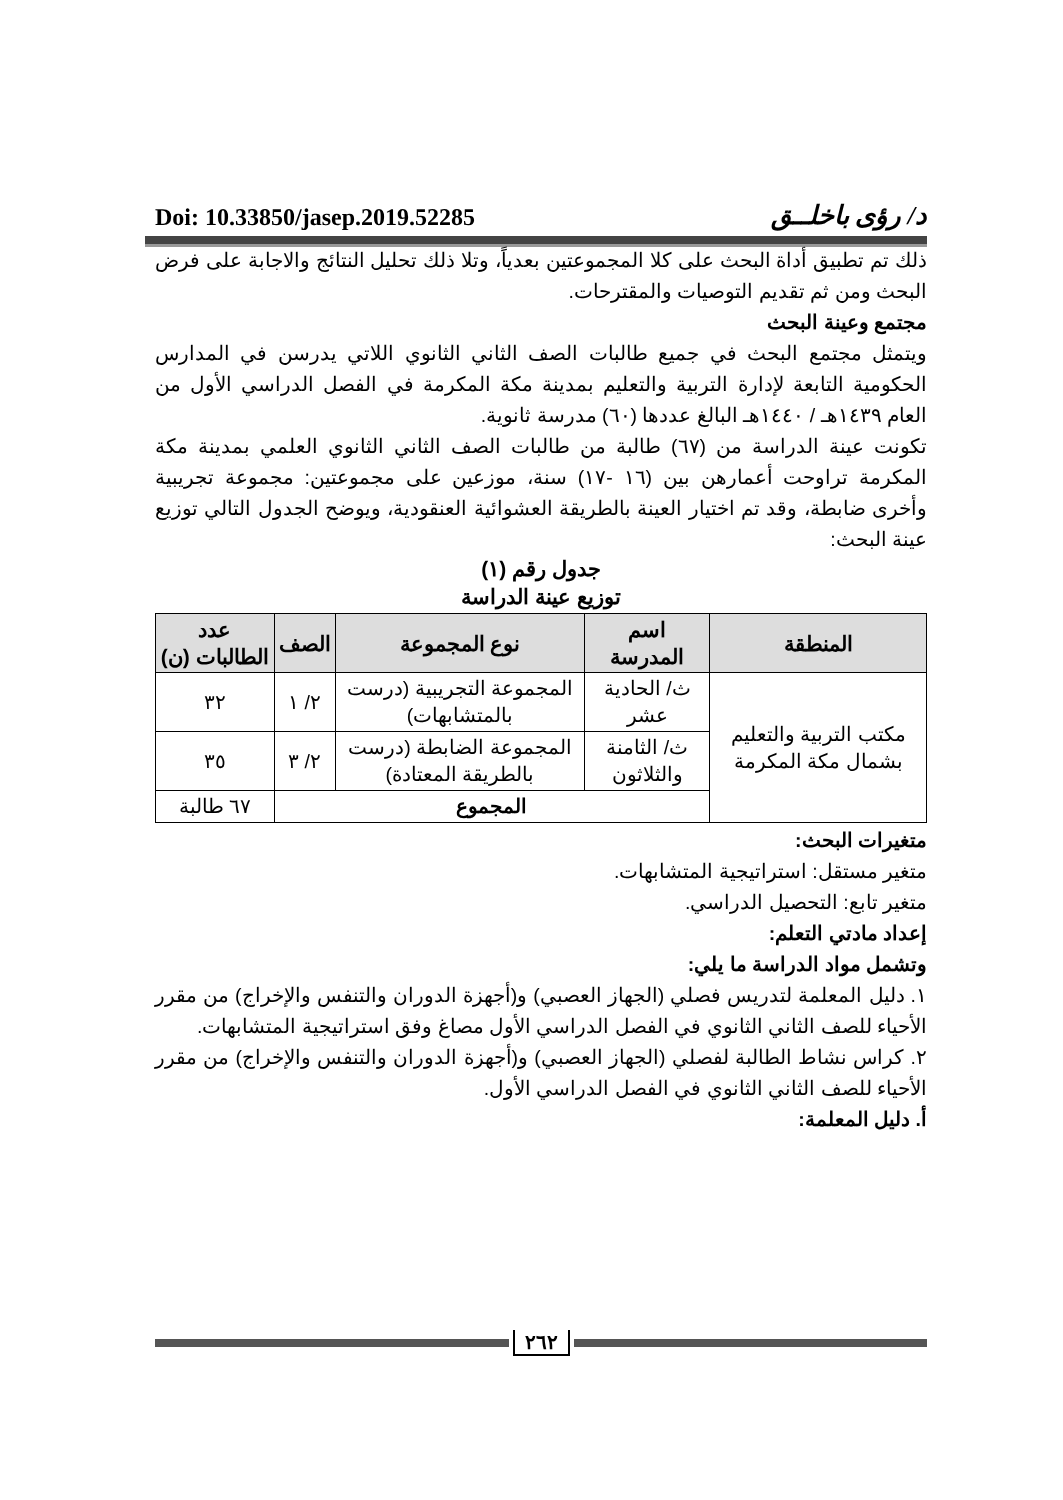Doi: 10.33850/jasep.2019.52285 د/ رؤى باخلــق
ذلك تم تطبيق أداة البحث على كلا المجموعتين بعدياً، وتلا ذلك تحليل النتائج والاجابة على فرض البحث ومن ثم تقديم التوصيات والمقترحات.
مجتمع وعينة البحث
ويتمثل مجتمع البحث في جميع طالبات الصف الثاني الثانوي اللاتي يدرسن في المدارس الحكومية التابعة لإدارة التربية والتعليم بمدينة مكة المكرمة في الفصل الدراسي الأول من العام ١٤٣٩هـ / ١٤٤٠هـ البالغ عددها (٦٠) مدرسة ثانوية.
تكونت عينة الدراسة من (٦٧) طالبة من طالبات الصف الثاني الثانوي العلمي بمدينة مكة المكرمة تراوحت أعمارهن بين (١٦ -١٧) سنة، موزعين على مجموعتين: مجموعة تجريبية وأخرى ضابطة، وقد تم اختيار العينة بالطريقة العشوائية العنقودية، ويوضح الجدول التالي توزيع عينة البحث:
جدول رقم (١)
توزيع عينة الدراسة
| المنطقة | اسم المدرسة | نوع المجموعة | الصف | عدد الطالبات (ن) |
| --- | --- | --- | --- | --- |
| مكتب التربية والتعليم بشمال مكة المكرمة | ث/ الحادية عشر | المجموعة التجريبية (درست بالمتشابهات) | ٢/ ١ | ٣٢ |
| | ث/ الثامنة والثلاثون | المجموعة الضابطة (درست بالطريقة المعتادة) | ٢/ ٣ | ٣٥ |
| | المجموع | | | ٦٧ طالبة |
متغيرات البحث:
متغير مستقل: استراتيجية المتشابهات.
متغير تابع: التحصيل الدراسي.
إعداد مادتي التعلم:
وتشمل مواد الدراسة ما يلي:
١. دليل المعلمة لتدريس فصلي (الجهاز العصبي) و(أجهزة الدوران والتنفس والإخراج) من مقرر الأحياء للصف الثاني الثانوي في الفصل الدراسي الأول مصاغ وفق استراتيجية المتشابهات.
٢. كراس نشاط الطالبة لفصلي (الجهاز العصبي) و(أجهزة الدوران والتنفس والإخراج) من مقرر الأحياء للصف الثاني الثانوي في الفصل الدراسي الأول.
أ. دليل المعلمة:
٢٦٢